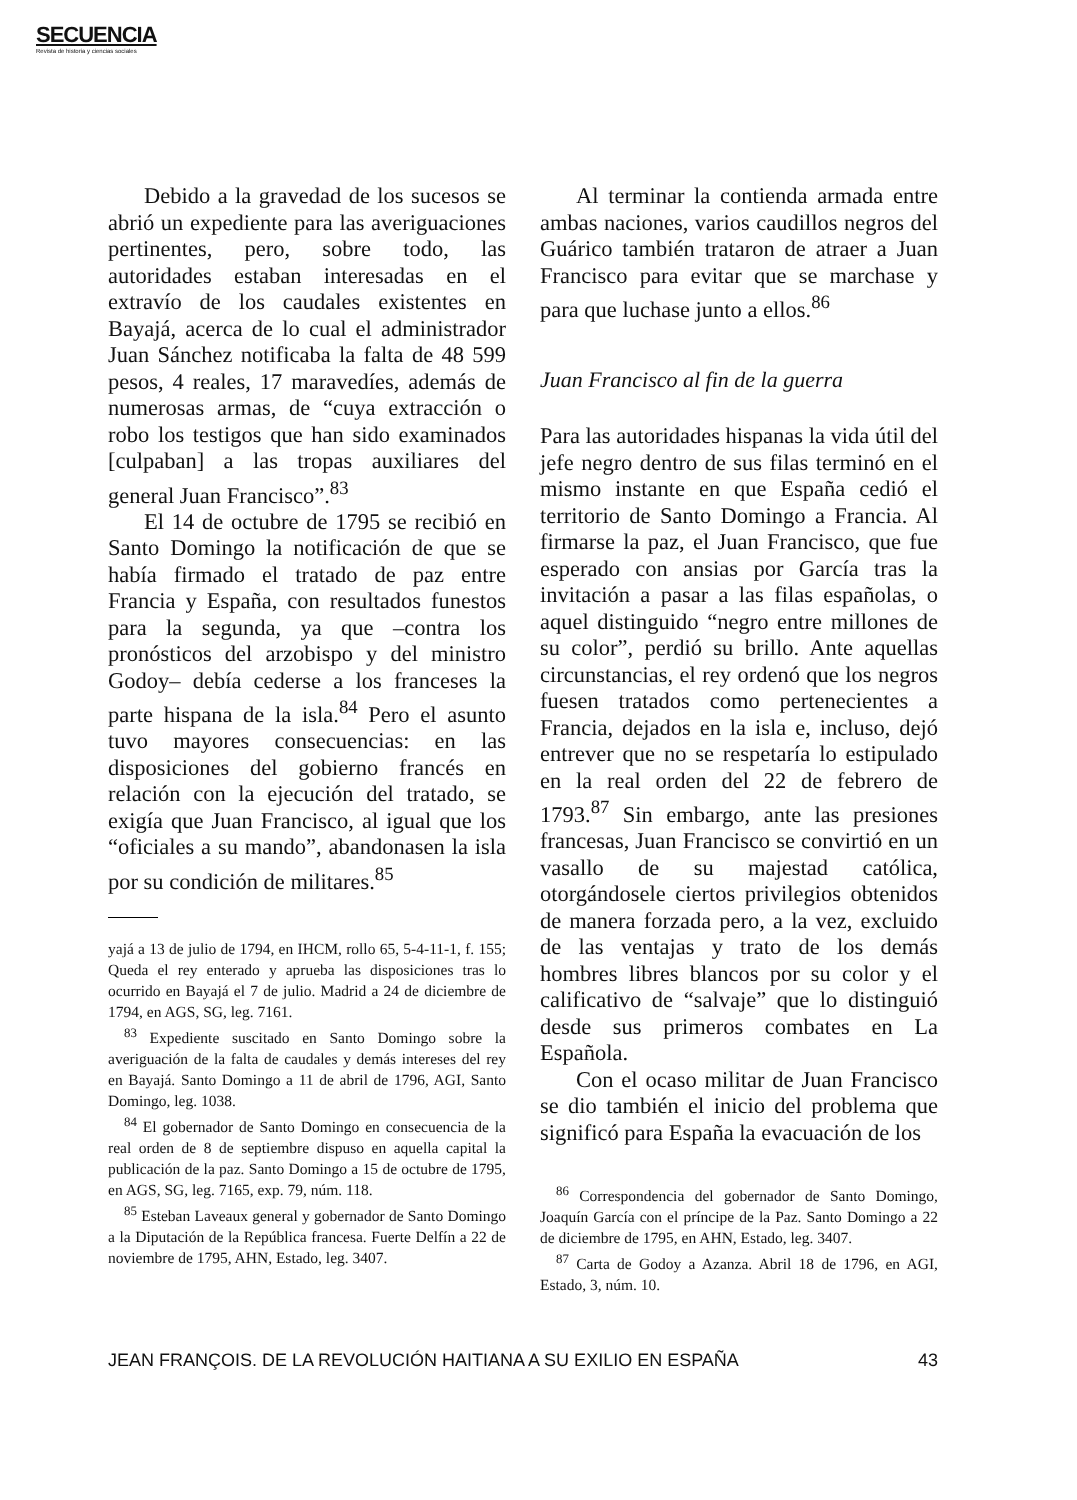SECUENCIA
Revista de historia y ciencias sociales
Debido a la gravedad de los sucesos se abrió un expediente para las averiguaciones pertinentes, pero, sobre todo, las autoridades estaban interesadas en el extravío de los caudales existentes en Bayajá, acerca de lo cual el administrador Juan Sánchez notificaba la falta de 48 599 pesos, 4 reales, 17 maravedíes, además de numerosas armas, de “cuya extracción o robo los testigos que han sido examinados [culpaban] a las tropas auxiliares del general Juan Francisco”.<sup>83</sup>
El 14 de octubre de 1795 se recibió en Santo Domingo la notificación de que se había firmado el tratado de paz entre Francia y España, con resultados funestos para la segunda, ya que –contra los pronósticos del arzobispo y del ministro Godoy– debía cederse a los franceses la parte hispana de la isla.<sup>84</sup> Pero el asunto tuvo mayores consecuencias: en las disposiciones del gobierno francés en relación con la ejecución del tratado, se exigía que Juan Francisco, al igual que los “oficiales a su mando”, abandonasen la isla por su condición de militares.<sup>85</sup>
yajá a 13 de julio de 1794, en IHCM, rollo 65, 5-4-11-1, f. 155; Queda el rey enterado y aprueba las disposiciones tras lo ocurrido en Bayajá el 7 de julio. Madrid a 24 de diciembre de 1794, en AGS, SG, leg. 7161.
<sup>83</sup> Expediente suscitado en Santo Domingo sobre la averiguación de la falta de caudales y demás intereses del rey en Bayajá. Santo Domingo a 11 de abril de 1796, AGI, Santo Domingo, leg. 1038.
<sup>84</sup> El gobernador de Santo Domingo en consecuencia de la real orden de 8 de septiembre dispuso en aquella capital la publicación de la paz. Santo Domingo a 15 de octubre de 1795, en AGS, SG, leg. 7165, exp. 79, núm. 118.
<sup>85</sup> Esteban Laveaux general y gobernador de Santo Domingo a la Diputación de la República francesa. Fuerte Delfín a 22 de noviembre de 1795, AHN, Estado, leg. 3407.
Al terminar la contienda armada entre ambas naciones, varios caudillos negros del Guárico también trataron de atraer a Juan Francisco para evitar que se marchase y para que luchase junto a ellos.<sup>86</sup>
Juan Francisco al fin de la guerra
Para las autoridades hispanas la vida útil del jefe negro dentro de sus filas terminó en el mismo instante en que España cedió el territorio de Santo Domingo a Francia. Al firmarse la paz, el Juan Francisco, que fue esperado con ansias por García tras la invitación a pasar a las filas españolas, o aquel distinguido “negro entre millones de su color”, perdió su brillo. Ante aquellas circunstancias, el rey ordenó que los negros fuesen tratados como pertenecientes a Francia, dejados en la isla e, incluso, dejó entrever que no se respetaría lo estipulado en la real orden del 22 de febrero de 1793.<sup>87</sup> Sin embargo, ante las presiones francesas, Juan Francisco se convirtió en un vasallo de su majestad católica, otorgándosele ciertos privilegios obtenidos de manera forzada pero, a la vez, excluido de las ventajas y trato de los demás hombres libres blancos por su color y el calificativo de “salvaje” que lo distinguió desde sus primeros combates en La Española.
Con el ocaso militar de Juan Francisco se dio también el inicio del problema que significó para España la evacuación de los
<sup>86</sup> Correspondencia del gobernador de Santo Domingo, Joaquín García con el príncipe de la Paz. Santo Domingo a 22 de diciembre de 1795, en AHN, Estado, leg. 3407.
<sup>87</sup> Carta de Godoy a Azanza. Abril 18 de 1796, en AGI, Estado, 3, núm. 10.
JEAN FRANÇOIS. DE LA REVOLUCIÓN HAITIANA A SU EXILIO EN ESPAÑA 43